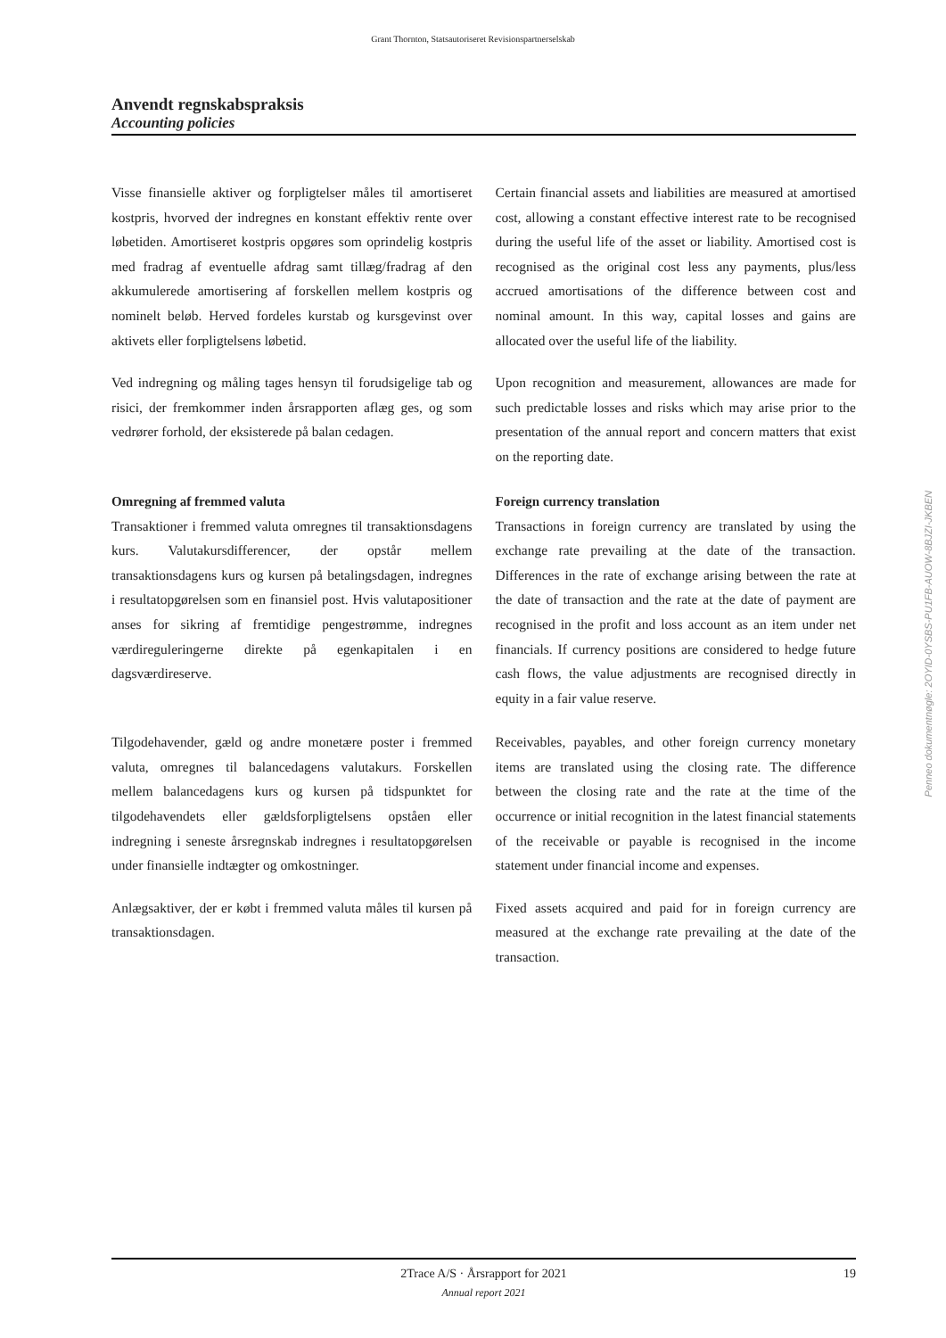Grant Thornton, Statsautoriseret Revisionspartnerselskab
Anvendt regnskabspraksis
Accounting policies
Visse finansielle aktiver og forpligtelser måles til amortiseret kostpris, hvorved der indregnes en konstant effektiv rente over løbetiden. Amortiseret kostpris opgøres som oprindelig kostpris med fradrag af eventuelle afdrag samt tillæg/fradrag af den akkumulerede amortisering af forskellen mellem kostpris og nominelt beløb. Herved fordeles kurstab og kursgevinst over aktivets eller forpligtelsens løbetid.
Certain financial assets and liabilities are measured at amortised cost, allowing a constant effective interest rate to be recognised during the useful life of the asset or liability. Amortised cost is recognised as the original cost less any payments, plus/less accrued amortisations of the difference between cost and nominal amount. In this way, capital losses and gains are allocated over the useful life of the liability.
Ved indregning og måling tages hensyn til forudsigelige tab og risici, der fremkommer inden årsrapporten aflæg ges, og som vedrører forhold, der eksisterede på balan cedagen.
Upon recognition and measurement, allowances are made for such predictable losses and risks which may arise prior to the presentation of the annual report and concern matters that exist on the reporting date.
Omregning af fremmed valuta
Transaktioner i fremmed valuta omregnes til transaktionsdagens kurs. Valutakursdifferencer, der opstår mellem transaktionsdagens kurs og kursen på betalingsdagen, indregnes i resultatopgørelsen som en finansiel post. Hvis valutapositioner anses for sikring af fremtidige pengestrømme, indregnes værdireguleringerne direkte på egenkapitalen i en dagsværdireserve.
Foreign currency translation
Transactions in foreign currency are translated by using the exchange rate prevailing at the date of the transaction. Differences in the rate of exchange arising between the rate at the date of transaction and the rate at the date of payment are recognised in the profit and loss account as an item under net financials. If currency positions are considered to hedge future cash flows, the value adjustments are recognised directly in equity in a fair value reserve.
Tilgodehavender, gæld og andre monetære poster i fremmed valuta, omregnes til balancedagens valutakurs. Forskellen mellem balancedagens kurs og kursen på tidspunktet for tilgodehavendets eller gældsforpligtelsens opståen eller indregning i seneste årsregnskab indregnes i resultatopgørelsen under finansielle indtægter og omkostninger.
Receivables, payables, and other foreign currency monetary items are translated using the closing rate. The difference between the closing rate and the rate at the time of the occurrence or initial recognition in the latest financial statements of the receivable or payable is recognised in the income statement under financial income and expenses.
Anlægsaktiver, der er købt i fremmed valuta måles til kursen på transaktionsdagen.
Fixed assets acquired and paid for in foreign currency are measured at the exchange rate prevailing at the date of the transaction.
Penneo dokumentnøgle: 2OYID-0YSBS-PU1FB-AUOW-8BJZI-JKBEN
2Trace A/S · Årsrapport for 2021 19 Annual report 2021